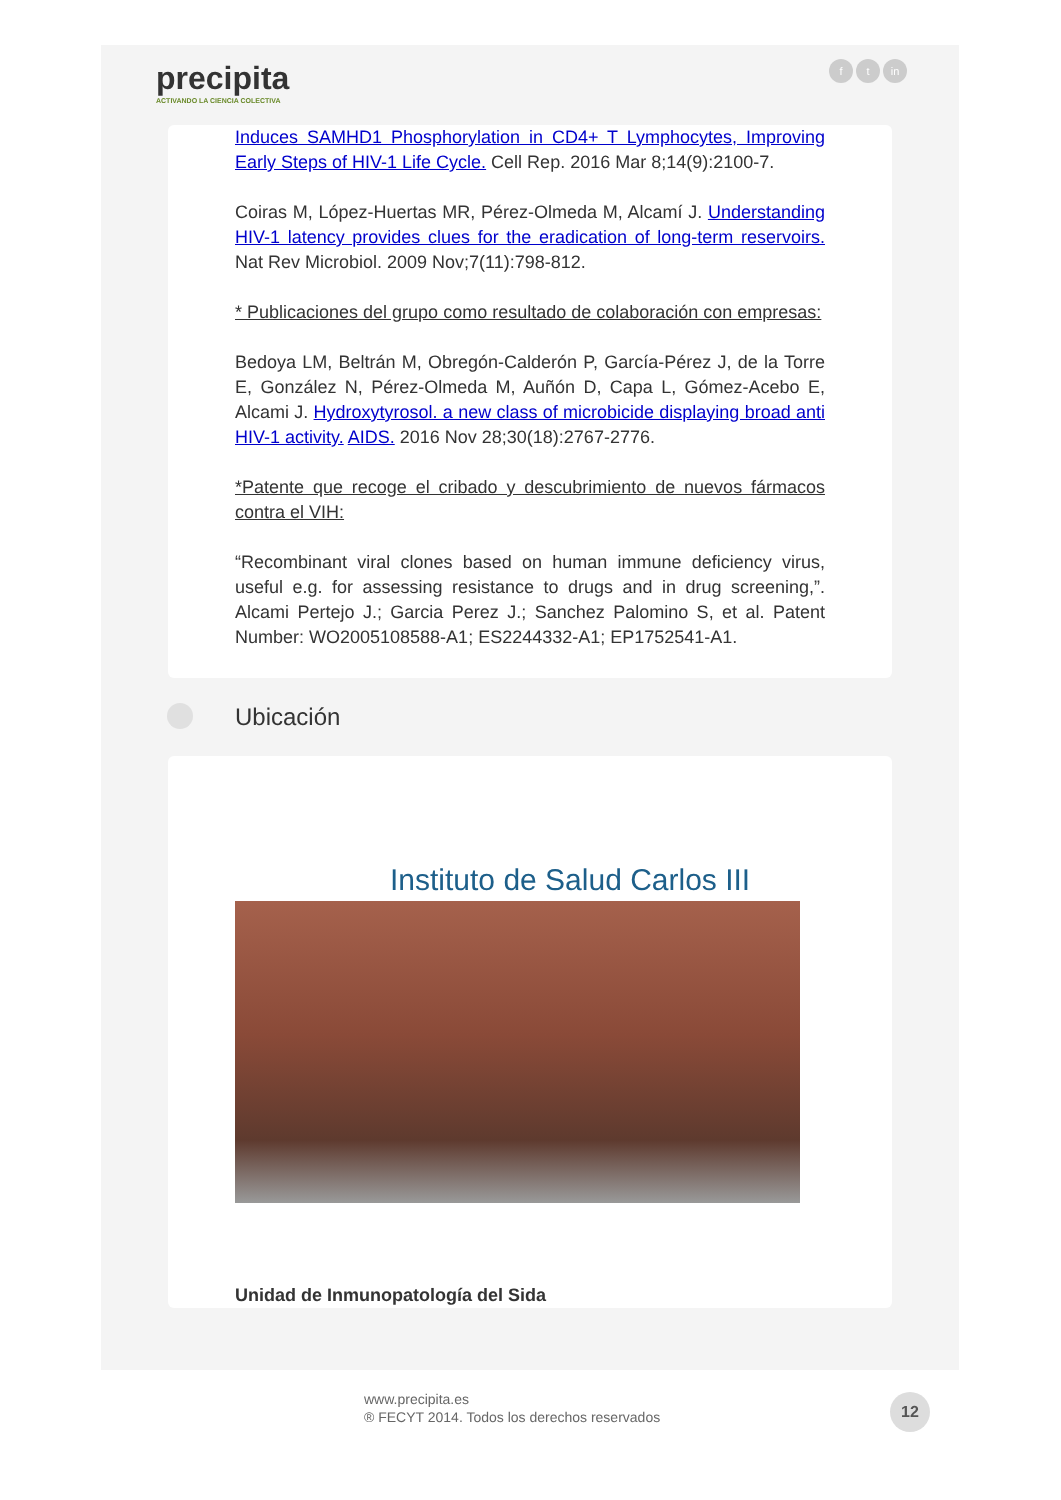precipita
ACTIVANDO LA CIENCIA COLECTIVA
ft in
Induces SAMHD1 Phosphorylation in CD4+ T Lymphocytes, Improving Early Steps of HIV-1 Life Cycle. Cell Rep. 2016 Mar 8;14(9):2100-7.
Coiras M, López-Huertas MR, Pérez-Olmeda M, Alcamí J. Understanding HIV-1 latency provides clues for the eradication of long-term reservoirs. Nat Rev Microbiol. 2009 Nov;7(11):798-812.
* Publicaciones del grupo como resultado de colaboración con empresas:
Bedoya LM, Beltrán M, Obregón-Calderón P, García-Pérez J, de la Torre E, González N, Pérez-Olmeda M, Auñón D, Capa L, Gómez-Acebo E, Alcami J. Hydroxytyrosol. a new class of microbicide displaying broad anti HIV-1 activity. AIDS. 2016 Nov 28;30(18):2767-2776.
*Patente que recoge el cribado y descubrimiento de nuevos fármacos contra el VIH:
“Recombinant viral clones based on human immune deficiency virus, useful e.g. for assessing resistance to drugs and in drug screening,”. Alcami Pertejo J.; Garcia Perez J.; Sanchez Palomino S, et al. Patent Number: WO2005108588-A1; ES2244332-A1; EP1752541-A1.
Ubicación
Instituto de Salud Carlos III
Unidad de Inmunopatología del Sida
www.precipita.es
® FECYT 2014. Todos los derechos reservados
12